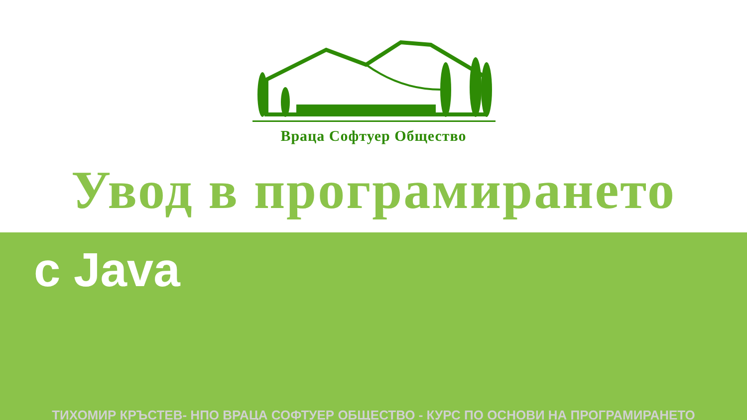Враца Софтуер Общество
Увод в програмирането
с Java
ТИХОМИР КРЪСТЕВ- НПО ВРАЦА СОФТУЕР ОБЩЕСТВО - КУРС ПО ОСНОВИ НА ПРОГРАМИРАНЕТО